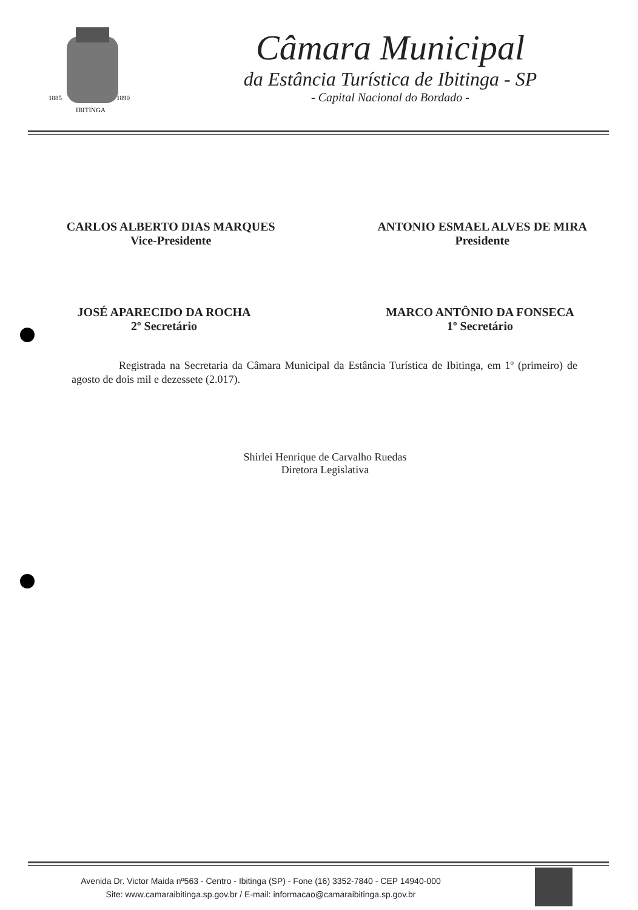1885
1890
IBITINGA
Câmara Municipal
da Estância Turística de Ibitinga - SP
- Capital Nacional do Bordado -
CARLOS ALBERTO DIAS MARQUES
Vice-Presidente
ANTONIO ESMAEL ALVES DE MIRA
Presidente
JOSÉ APARECIDO DA ROCHA
2º Secretário
MARCO ANTÔNIO DA FONSECA
1º Secretário
Registrada na Secretaria da Câmara Municipal da Estância Turística de Ibitinga, em 1º (primeiro) de agosto de dois mil e dezessete (2.017).
Shirlei Henrique de Carvalho Ruedas
Diretora Legislativa
Avenida Dr. Victor Maida nº563 - Centro - Ibitinga (SP) - Fone (16) 3352-7840 - CEP 14940-000
Site: www.camaraibitinga.sp.gov.br / E-mail: informacao@camaraibitinga.sp.gov.br